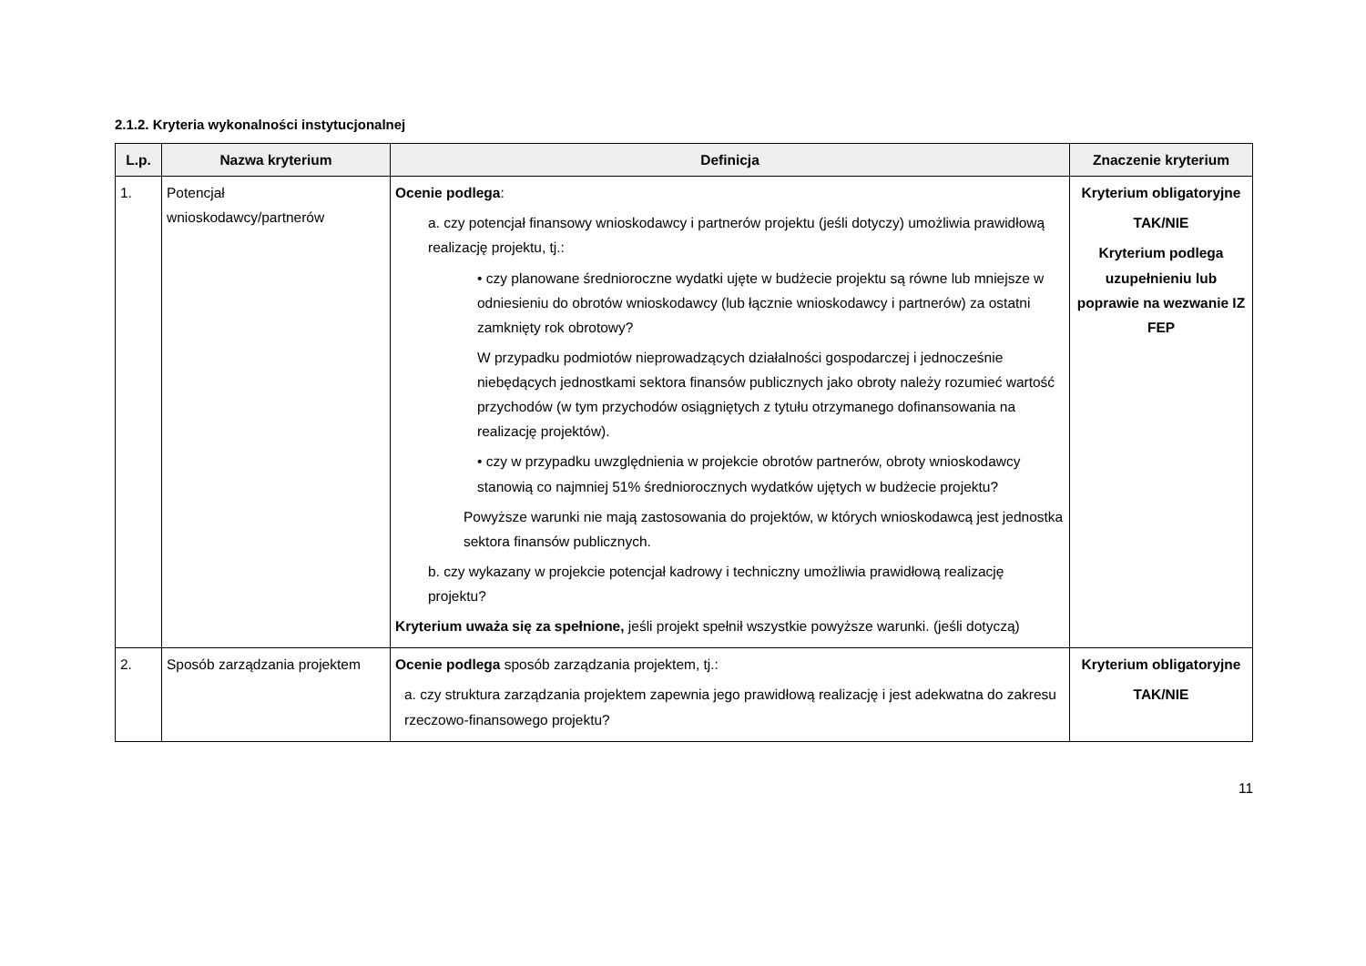2.1.2. Kryteria wykonalności instytucjonalnej
| L.p. | Nazwa kryterium | Definicja | Znaczenie kryterium |
| --- | --- | --- | --- |
| 1. | Potencjał wnioskodawcy/partnerów | Ocenie podlega : a. czy potencjał finansowy wnioskodawcy i partnerów projektu (jeśli dotyczy) umożliwia prawidłową realizację projektu, tj.: • czy planowane średnioroczne wydatki ujęte w budżecie projektu są równe lub mniejsze w odniesieniu do obrotów wnioskodawcy (lub łącznie wnioskodawcy i partnerów) za ostatni zamknięty rok obrotowy? W przypadku podmiotów nieprowadzących działalności gospodarczej i jednocześnie niebędących jednostkami sektora finansów publicznych jako obroty należy rozumieć wartość przychodów (w tym przychodów osiągniętych z tytułu otrzymanego dofinansowania na realizację projektów). • czy w przypadku uwzględnienia w projekcie obrotów partnerów, obroty wnioskodawcy stanowią co najmniej 51% średniorocznych wydatków ujętych w budżecie projektu? Powyższe warunki nie mają zastosowania do projektów, w których wnioskodawcą jest jednostka sektora finansów publicznych. b. czy wykazany w projekcie potencjał kadrowy i techniczny umożliwia prawidłową realizację projektu? Kryterium uważa się za spełnione, jeśli projekt spełnił wszystkie powyższe warunki. (jeśli dotyczą) | Kryterium obligatoryjne TAK/NIE Kryterium podlega uzupełnieniu lub poprawie na wezwanie IZ FEP |
| 2. | Sposób zarządzania projektem | Ocenie podlega sposób zarządzania projektem, tj.: a. czy struktura zarządzania projektem zapewnia jego prawidłową realizację i jest adekwatna do zakresu rzeczowo-finansowego projektu? | Kryterium obligatoryjne TAK/NIE |
11